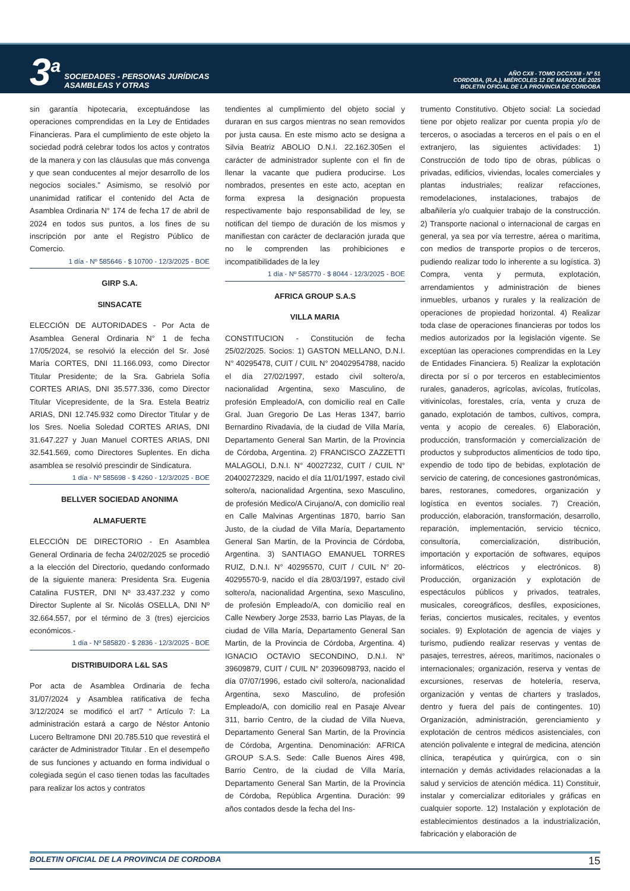3<sup>a</sup> SOCIEDADES - PERSONAS JURÍDICAS
ASAMBLEAS Y OTRAS
AÑO CXII - TOMO DCCXXIII - Nº 51
CORDOBA, (R.A.), MIÉRCOLES 12 DE MARZO DE 2025
BOLETIN OFICIAL DE LA PROVINCIA DE CORDOBA
sin garantía hipotecaria, exceptuándose las operaciones comprendidas en la Ley de Entidades Financieras. Para el cumplimiento de este objeto la sociedad podrá celebrar todos los actos y contratos de la manera y con las cláusulas que más convenga y que sean conducentes al mejor desarrollo de los negocios sociales.” Asimismo, se resolvió por unanimidad ratificar el contenido del Acta de Asamblea Ordinaria N° 174 de fecha 17 de abril de 2024 en todos sus puntos, a los fines de su inscripción por ante el Registro Público de Comercio.
1 día - Nº 585646 - $ 10700 - 12/3/2025 - BOE
GIRP S.A.
SINSACATE
ELECCIÓN DE AUTORIDADES - Por Acta de Asamblea General Ordinaria N° 1 de fecha 17/05/2024, se resolvió la elección del Sr. José María CORTES, DNI 11.166.093, como Director Titular Presidente; de la Sra. Gabriela Sofía CORTES ARIAS, DNI 35.577.336, como Director Titular Vicepresidente, de la Sra. Estela Beatriz ARIAS, DNI 12.745.932 como Director Titular y de los Sres. Noelia Soledad CORTES ARIAS, DNI 31.647.227 y Juan Manuel CORTES ARIAS, DNI 32.541.569, como Directores Suplentes. En dicha asamblea se resolvió prescindir de Sindicatura.
1 día - Nº 585698 - $ 4260 - 12/3/2025 - BOE
BELLVER SOCIEDAD ANONIMA
ALMAFUERTE
ELECCIÓN DE DIRECTORIO - En Asamblea General Ordinaria de fecha 24/02/2025 se procedió a la elección del Directorio, quedando conformado de la siguiente manera: Presidenta Sra. Eugenia Catalina FUSTER, DNI Nº 33.437.232 y como Director Suplente al Sr. Nicolás OSELLA, DNI Nº 32.664.557, por el término de 3 (tres) ejercicios económicos.-
1 día - Nº 585820 - $ 2836 - 12/3/2025 - BOE
DISTRIBUIDORA L&L SAS
Por acta de Asamblea Ordinaria de fecha 31/07/2024 y Asamblea ratificativa de fecha 3/12/2024 se modificó el art7 “ Artículo 7: La administración estará a cargo de Néstor Antonio Lucero Beltramone DNI 20.785.510 que revestirá el carácter de Administrador Titular . En el desempeño de sus funciones y actuando en forma individual o colegiada según el caso tienen todas las facultades para realizar los actos y contratos
tendientes al cumplimiento del objeto social y duraran en sus cargos mientras no sean removidos por justa causa. En este mismo acto se designa a Silvia Beatriz ABOLIO D.N.I. 22.162.305en el carácter de administrador suplente con el fin de llenar la vacante que pudiera producirse. Los nombrados, presentes en este acto, aceptan en forma expresa la designación propuesta respectivamente bajo responsabilidad de ley, se notifican del tiempo de duración de los mismos y manifiestan con carácter de declaración jurada que no le comprenden las prohibiciones e incompatibilidades de la ley
1 día - Nº 585770 - $ 8044 - 12/3/2025 - BOE
AFRICA GROUP S.A.S
VILLA MARIA
CONSTITUCION - Constitución de fecha 25/02/2025. Socios: 1) GASTON MELLANO, D.N.I. N° 40295478, CUIT / CUIL N° 20402954788, nacido el día 27/02/1997, estado civil soltero/a, nacionalidad Argentina, sexo Masculino, de profesión Empleado/A, con domicilio real en Calle Gral. Juan Gregorio De Las Heras 1347, barrio Bernardino Rivadavia, de la ciudad de Villa María, Departamento General San Martin, de la Provincia de Córdoba, Argentina. 2) FRANCISCO ZAZZETTI MALAGOLI, D.N.I. N° 40027232, CUIT / CUIL N° 20400272329, nacido el día 11/01/1997, estado civil soltero/a, nacionalidad Argentina, sexo Masculino, de profesión Medico/A Cirujano/A, con domicilio real en Calle Malvinas Argentinas 1870, barrio San Justo, de la ciudad de Villa María, Departamento General San Martin, de la Provincia de Córdoba, Argentina. 3) SANTIAGO EMANUEL TORRES RUIZ, D.N.I. N° 40295570, CUIT / CUIL N° 20-40295570-9, nacido el día 28/03/1997, estado civil soltero/a, nacionalidad Argentina, sexo Masculino, de profesión Empleado/A, con domicilio real en Calle Newbery Jorge 2533, barrio Las Playas, de la ciudad de Villa María, Departamento General San Martin, de la Provincia de Córdoba, Argentina. 4) IGNACIO OCTAVIO SECONDINO, D.N.I. N° 39609879, CUIT / CUIL N° 20396098793, nacido el día 07/07/1996, estado civil soltero/a, nacionalidad Argentina, sexo Masculino, de profesión Empleado/A, con domicilio real en Pasaje Alvear 311, barrio Centro, de la ciudad de Villa Nueva, Departamento General San Martin, de la Provincia de Córdoba, Argentina. Denominación: AFRICA GROUP S.A.S. Sede: Calle Buenos Aires 498, Barrio Centro, de la ciudad de Villa María, Departamento General San Martin, de la Provincia de Córdoba, República Argentina. Duración: 99 años contados desde la fecha del Ins-
trumento Constitutivo. Objeto social: La sociedad tiene por objeto realizar por cuenta propia y/o de terceros, o asociadas a terceros en el país o en el extranjero, las siguientes actividades: 1) Construcción de todo tipo de obras, públicas o privadas, edificios, viviendas, locales comerciales y plantas industriales; realizar refacciones, remodelaciones, instalaciones, trabajos de albañilería y/o cualquier trabajo de la construcción. 2) Transporte nacional o internacional de cargas en general, ya sea por vía terrestre, aérea o marítima, con medios de transporte propios o de terceros, pudiendo realizar todo lo inherente a su logística. 3) Compra, venta y permuta, explotación, arrendamientos y administración de bienes inmuebles, urbanos y rurales y la realización de operaciones de propiedad horizontal. 4) Realizar toda clase de operaciones financieras por todos los medios autorizados por la legislación vigente. Se exceptúan las operaciones comprendidas en la Ley de Entidades Financiera. 5) Realizar la explotación directa por sí o por terceros en establecimientos rurales, ganaderos, agrícolas, avícolas, frutícolas, vitivinícolas, forestales, cría, venta y cruza de ganado, explotación de tambos, cultivos, compra, venta y acopio de cereales. 6) Elaboración, producción, transformación y comercialización de productos y subproductos alimenticios de todo tipo, expendio de todo tipo de bebidas, explotación de servicio de catering, de concesiones gastronómicas, bares, restoranes, comedores, organización y logística en eventos sociales. 7) Creación, producción, elaboración, transformación, desarrollo, reparación, implementación, servicio técnico, consultoría, comercialización, distribución, importación y exportación de softwares, equipos informáticos, eléctricos y electrónicos. 8) Producción, organización y explotación de espectáculos públicos y privados, teatrales, musicales, coreográficos, desfiles, exposiciones, ferias, conciertos musicales, recitales, y eventos sociales. 9) Explotación de agencia de viajes y turismo, pudiendo realizar reservas y ventas de pasajes, terrestres, aéreos, marítimos, nacionales o internacionales; organización, reserva y ventas de excursiones, reservas de hotelería, reserva, organización y ventas de charters y traslados, dentro y fuera del país de contingentes. 10) Organización, administración, gerenciamiento y explotación de centros médicos asistenciales, con atención polivalente e integral de medicina, atención clínica, terapéutica y quirúrgica, con o sin internación y demás actividades relacionadas a la salud y servicios de atención médica. 11) Constituir, instalar y comercializar editoriales y gráficas en cualquier soporte. 12) Instalación y explotación de establecimientos destinados a la industrialización, fabricación y elaboración de
BOLETIN OFICIAL DE LA PROVINCIA DE CORDOBA 15